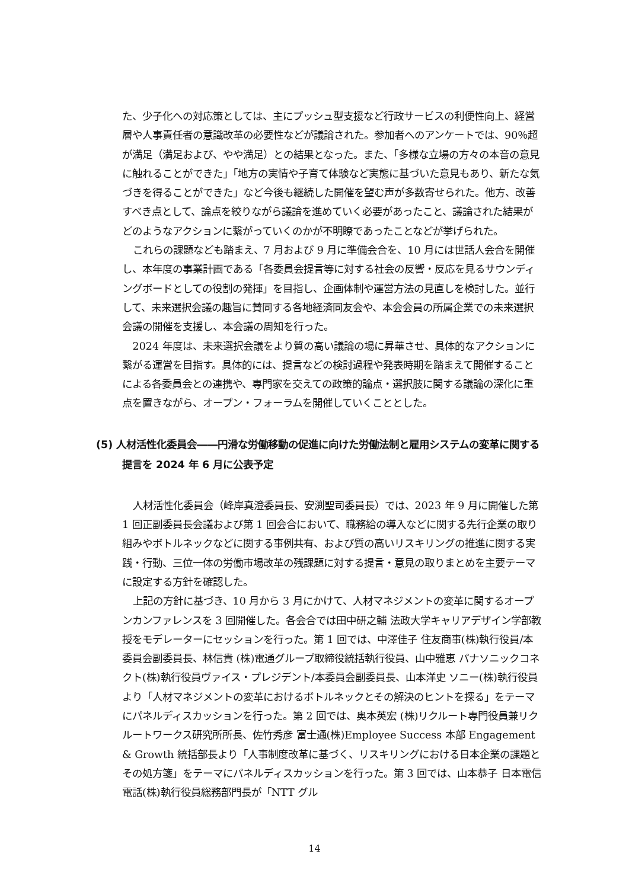た、少子化への対応策としては、主にプッシュ型支援など行政サービスの利便性向上、経営層や人事責任者の意識改革の必要性などが議論された。参加者へのアンケートでは、90％超が満足（満足および、やや満足）との結果となった。また、「多様な立場の方々の本音の意見に触れることができた」「地方の実情や子育て体験など実態に基づいた意見もあり、新たな気づきを得ることができた」など今後も継続した開催を望む声が多数寄せられた。他方、改善すべき点として、論点を絞りながら議論を進めていく必要があったこと、議論された結果がどのようなアクションに繋がっていくのかが不明瞭であったことなどが挙げられた。
これらの課題なども踏まえ、7 月および 9 月に準備会合を、10 月には世話人会合を開催し、本年度の事業計画である「各委員会提言等に対する社会の反響・反応を見るサウンディングボードとしての役割の発揮」を目指し、企画体制や運営方法の見直しを検討した。並行して、未来選択会議の趣旨に賛同する各地経済同友会や、本会会員の所属企業での未来選択会議の開催を支援し、本会議の周知を行った。
2024 年度は、未来選択会議をより質の高い議論の場に昇華させ、具体的なアクションに繋がる運営を目指す。具体的には、提言などの検討過程や発表時期を踏まえて開催することによる各委員会との連携や、専門家を交えての政策的論点・選択肢に関する議論の深化に重点を置きながら、オープン・フォーラムを開催していくこととした。
(5) 人材活性化委員会――円滑な労働移動の促進に向けた労働法制と雇用システムの変革に関する提言を 2024 年 6 月に公表予定
人材活性化委員会（峰岸真澄委員長、安渕聖司委員長）では、2023 年 9 月に開催した第 1 回正副委員長会議および第 1 回会合において、職務給の導入などに関する先行企業の取り組みやボトルネックなどに関する事例共有、および質の高いリスキリングの推進に関する実践・行動、三位一体の労働市場改革の残課題に対する提言・意見の取りまとめを主要テーマに設定する方針を確認した。
上記の方針に基づき、10 月から 3 月にかけて、人材マネジメントの変革に関するオープンカンファレンスを 3 回開催した。各会合では田中研之輔 法政大学キャリアデザイン学部教授をモデレーターにセッションを行った。第 1 回では、中澤佳子 住友商事(株)執行役員/本委員会副委員長、林信貴 (株)電通グループ取締役統括執行役員、山中雅恵 パナソニックコネクト(株)執行役員ヴァイス・プレジデント/本委員会副委員長、山本洋史 ソニー(株)執行役員より「人材マネジメントの変革におけるボトルネックとその解決のヒントを探る」をテーマにパネルディスカッションを行った。第 2 回では、奥本英宏 (株)リクルート専門役員兼リクルートワークス研究所所長、佐竹秀彦 富士通(株)Employee Success 本部 Engagement & Growth 統括部長より「人事制度改革に基づく、リスキリングにおける日本企業の課題とその処方箋」をテーマにパネルディスカッションを行った。第 3 回では、山本恭子 日本電信電話(株)執行役員総務部門長が「NTT グル
14